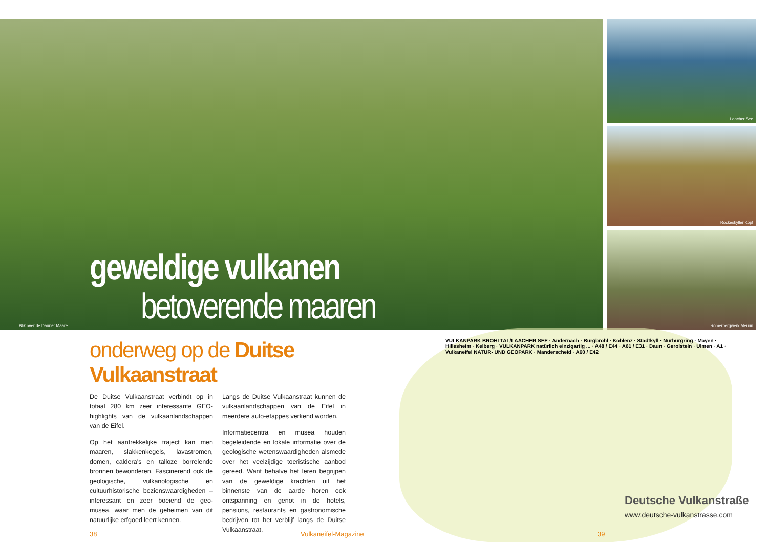geweldige vulkanen
betoverende maaren
Blik over de Dauner Maare
Laacher See
Rockeskyller Kopf
Römerbergwerk Meurin
onderweg op de Duitse Vulkaanstraat
De Duitse Vulkaanstraat verbindt op in totaal 280 km zeer interessante GEO-highlights van de vulkaanlandschappen van de Eifel.
Op het aantrekkelijke traject kan men maaren, slakkenkegels, lavastromen, domen, caldera’s en talloze borrelende bronnen bewonderen. Fascinerend ook de geologische, vulkanologische en cultuurhistorische bezienswaardigheden – interessant en zeer boeiend de geo-musea, waar men de geheimen van dit natuurlijke erfgoed leert kennen.
Langs de Duitse Vulkaanstraat kunnen de vulkaanlandschappen van de Eifel in meerdere auto-etappes verkend worden.
Informatiecentra en musea houden begeleidende en lokale informatie over de geologische wetenswaardigheden alsmede over het veelzijdige toeristische aanbod gereed. Want behalve het leren begrijpen van de geweldige krachten uit het binnenste van de aarde horen ook ontspanning en genot in de hotels, pensions, restaurants en gastronomische bedrijven tot het verblijf langs de Duitse Vulkaanstraat.
VULKANPARK BROHLTAL/LAACHER SEE · Andernach · Burgbrohl · Koblenz · Stadtkyll · Nürburgring · Mayen · Hillesheim · Kelberg · VULKANPARK natürlich einzigartig ... · A48 / E44 · A61 / E31 · Daun · Gerolstein · Ulmen · A1 · Vulkaneifel NATUR- UND GEOPARK · Manderscheid · A60 / E42
Deutsche Vulkanstraße
www.deutsche-vulkanstrasse.com
38 Vulkaneifel-Magazine 39